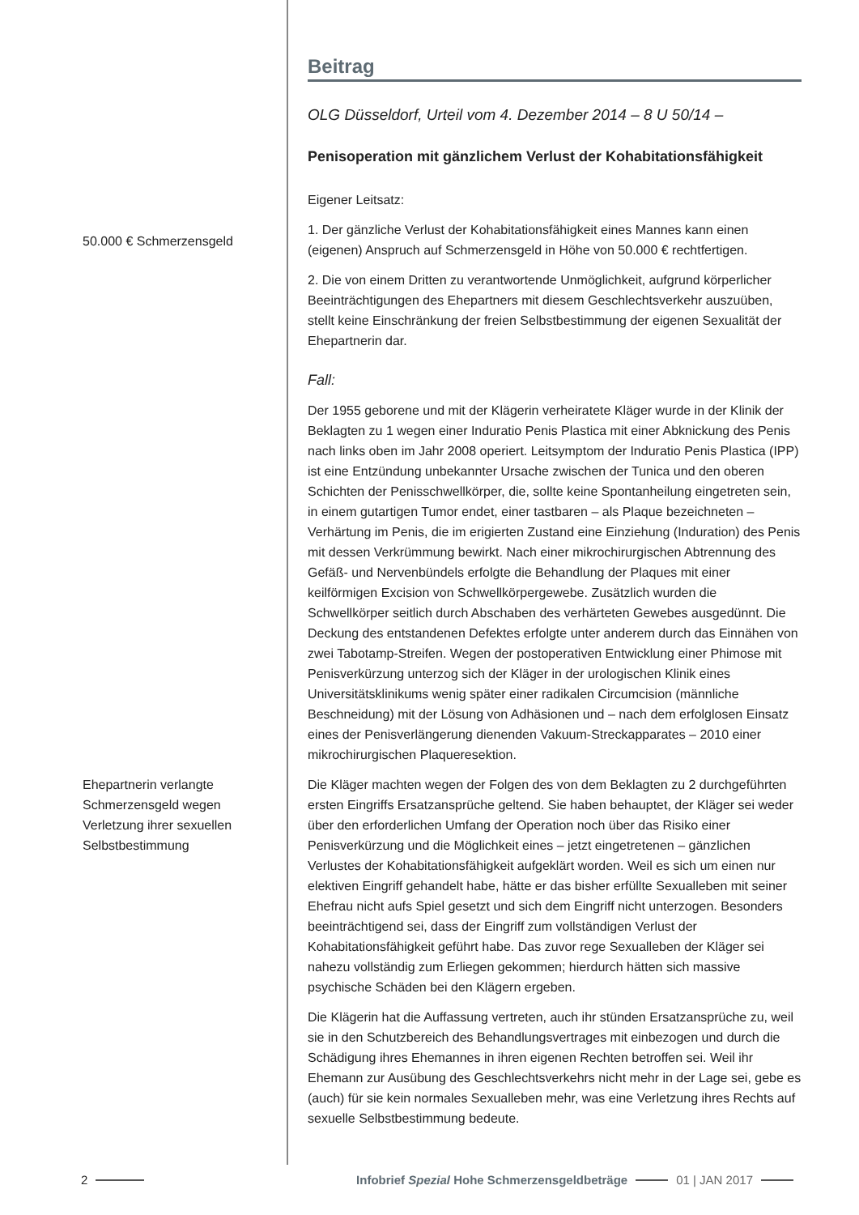Beitrag
OLG Düsseldorf, Urteil vom 4. Dezember 2014 – 8 U 50/14 –
Penisoperation mit gänzlichem Verlust der Kohabitationsfähigkeit
Eigener Leitsatz:
50.000 € Schmerzensgeld
1. Der gänzliche Verlust der Kohabitationsfähigkeit eines Mannes kann einen (eigenen) Anspruch auf Schmerzensgeld in Höhe von 50.000 € rechtfertigen.
2. Die von einem Dritten zu verantwortende Unmöglichkeit, aufgrund körperlicher Beeinträchtigungen des Ehepartners mit diesem Geschlechtsverkehr auszuüben, stellt keine Einschränkung der freien Selbstbestimmung der eigenen Sexualität der Ehepartnerin dar.
Fall:
Der 1955 geborene und mit der Klägerin verheiratete Kläger wurde in der Klinik der Beklagten zu 1 wegen einer Induratio Penis Plastica mit einer Abknickung des Penis nach links oben im Jahr 2008 operiert. Leitsymptom der Induratio Penis Plastica (IPP) ist eine Entzündung unbekannter Ursache zwischen der Tunica und den oberen Schichten der Penisschwellkörper, die, sollte keine Spontanheilung eingetreten sein, in einem gutartigen Tumor endet, einer tastbaren – als Plaque bezeichneten – Verhärtung im Penis, die im erigierten Zustand eine Einziehung (Induration) des Penis mit dessen Verkrümmung bewirkt. Nach einer mikrochirurgischen Abtrennung des Gefäß- und Nervenbündels erfolgte die Behandlung der Plaques mit einer keilförmigen Excision von Schwellkörpergewebe. Zusätzlich wurden die Schwellkörper seitlich durch Abschaben des verhärteten Gewebes ausgedünnt. Die Deckung des entstandenen Defektes erfolgte unter anderem durch das Einnähen von zwei Tabotamp-Streifen. Wegen der postoperativen Entwicklung einer Phimose mit Penisverkürzung unterzog sich der Kläger in der urologischen Klinik eines Universitätsklinikums wenig später einer radikalen Circumcision (männliche Beschneidung) mit der Lösung von Adhäsionen und – nach dem erfolglosen Einsatz eines der Penisverlängerung dienenden Vakuum-Streckapparates – 2010 einer mikrochirurgischen Plaqueresektion.
Ehepartnerin verlangte Schmerzensgeld wegen Verletzung ihrer sexuellen Selbstbestimmung
Die Kläger machten wegen der Folgen des von dem Beklagten zu 2 durchgeführten ersten Eingriffs Ersatzansprüche geltend. Sie haben behauptet, der Kläger sei weder über den erforderlichen Umfang der Operation noch über das Risiko einer Penisverkürzung und die Möglichkeit eines – jetzt eingetretenen – gänzlichen Verlustes der Kohabitationsfähigkeit aufgeklärt worden. Weil es sich um einen nur elektiven Eingriff gehandelt habe, hätte er das bisher erfüllte Sexualleben mit seiner Ehefrau nicht aufs Spiel gesetzt und sich dem Eingriff nicht unterzogen. Besonders beeinträchtigend sei, dass der Eingriff zum vollständigen Verlust der Kohabitationsfähigkeit geführt habe. Das zuvor rege Sexualleben der Kläger sei nahezu vollständig zum Erliegen gekommen; hierdurch hätten sich massive psychische Schäden bei den Klägern ergeben.
Die Klägerin hat die Auffassung vertreten, auch ihr stünden Ersatzansprüche zu, weil sie in den Schutzbereich des Behandlungsvertrages mit einbezogen und durch die Schädigung ihres Ehemannes in ihren eigenen Rechten betroffen sei. Weil ihr Ehemann zur Ausübung des Geschlechtsverkehrs nicht mehr in der Lage sei, gebe es (auch) für sie kein normales Sexualleben mehr, was eine Verletzung ihres Rechts auf sexuelle Selbstbestimmung bedeute.
2 Infobrief Spezial Hohe Schmerzensgeldbeträge 01 | JAN 2017